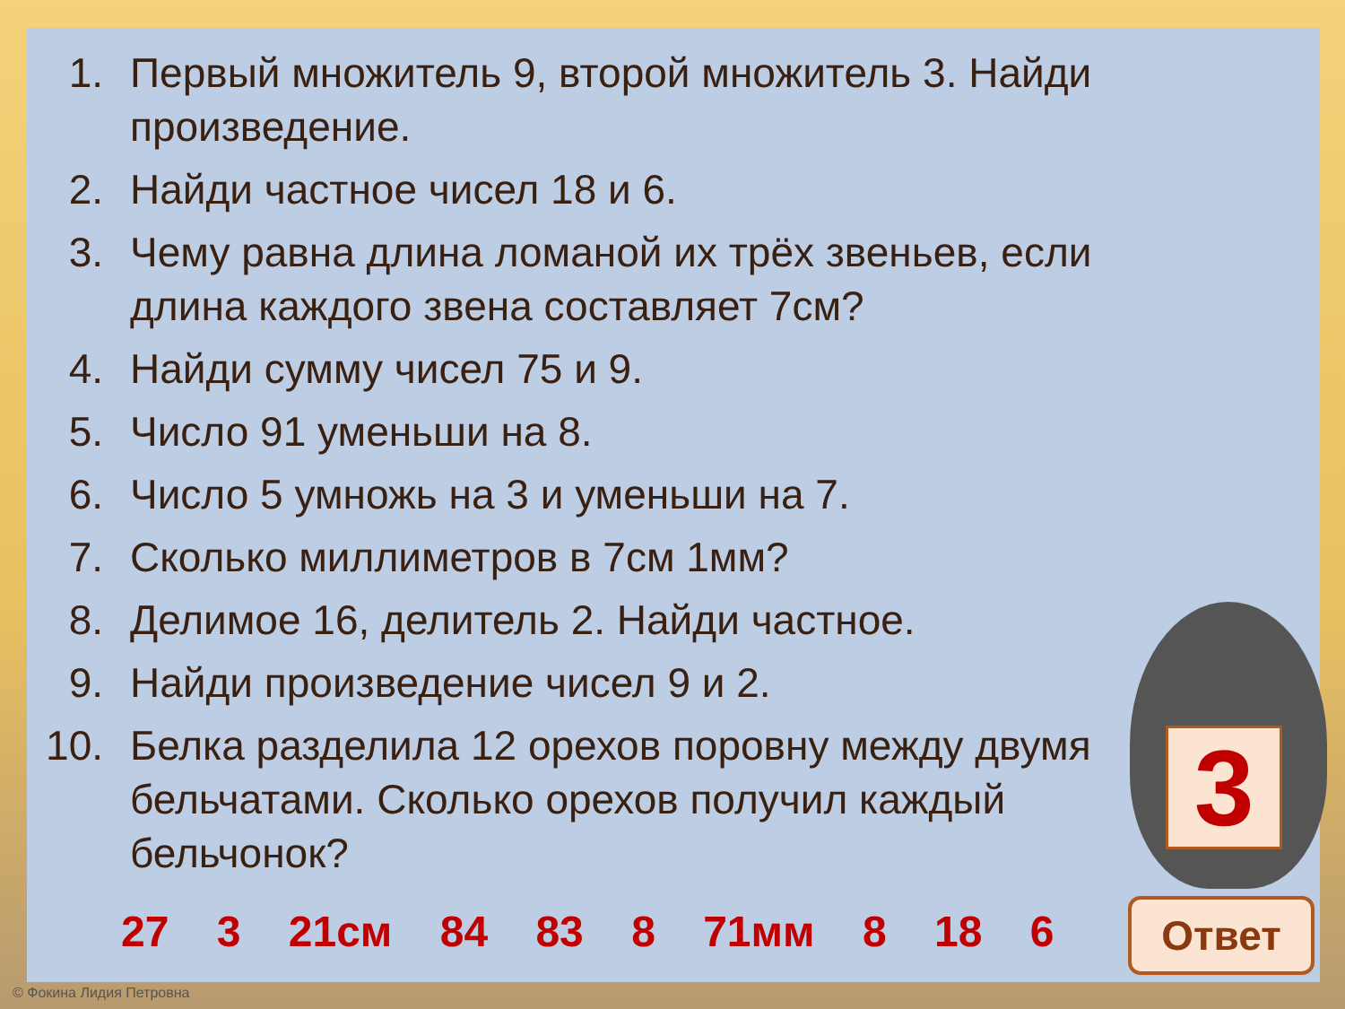1. Первый множитель 9, второй множитель 3. Найди произведение.
2. Найди частное чисел 18 и 6.
3. Чему равна длина ломаной их трёх звеньев, если длина каждого звена составляет 7см?
4. Найди сумму чисел 75 и 9.
5. Число 91 уменьши на 8.
6. Число 5 умножь на 3 и уменьши на 7.
7. Сколько миллиметров в 7см 1мм?
8. Делимое 16, делитель 2. Найди частное.
9. Найди произведение чисел 9 и 2.
10. Белка разделила 12 орехов поровну между двумя бельчатами. Сколько орехов получил каждый бельчонок?
3
27 3 21см 84 83 8 71мм 8 18 6 Ответ
© Фокина Лидия Петровна